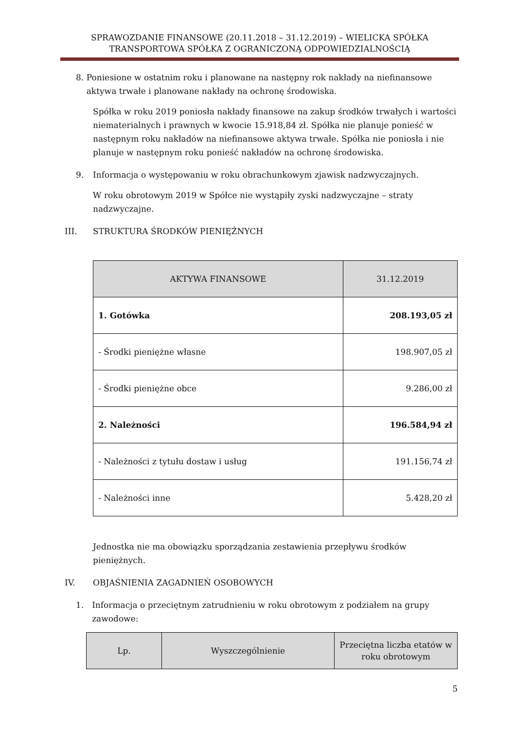SPRAWOZDANIE FINANSOWE (20.11.2018 – 31.12.2019) – WIELICKA SPÓŁKA TRANSPORTOWA SPÓŁKA Z OGRANICZONĄ ODPOWIEDZIALNOŚCIĄ
8. Poniesione w ostatnim roku i planowane na następny rok nakłady na niefinansowe aktywa trwałe i planowane nakłady na ochronę środowiska.
Spółka w roku 2019 poniosła nakłady finansowe na zakup środków trwałych i wartości niematerialnych i prawnych w kwocie 15.918,84 zł. Spółka nie planuje ponieść w następnym roku nakładów na niefinansowe aktywa trwałe. Spółka nie poniosła i nie planuje w następnym roku ponieść nakładów na ochronę środowiska.
9. Informacja o występowaniu w roku obrachunkowym zjawisk nadzwyczajnych.
W roku obrotowym 2019 w Spółce nie wystąpiły zyski nadzwyczajne – straty nadzwyczajne.
III. STRUKTURA ŚRODKÓW PIENIĘŻNYCH
| AKTYWA FINANSOWE | 31.12.2019 |
| --- | --- |
| 1. Gotówka | 208.193,05 zł |
| - Środki pieniężne własne | 198.907,05 zł |
| - Środki pieniężne obce | 9.286,00 zł |
| 2. Należności | 196.584,94 zł |
| - Należności z tytułu dostaw i usług | 191.156,74 zł |
| - Należności inne | 5.428,20 zł |
Jednostka nie ma obowiązku sporządzania zestawienia przepływu środków pieniężnych.
IV. OBJAŚNIENIA ZAGADNIEŃ OSOBOWYCH
1. Informacja o przeciętnym zatrudnieniu w roku obrotowym z podziałem na grupy zawodowe:
| Lp. | Wyszczególnienie | Przeciętna liczba etatów w roku obrotowym |
| --- | --- | --- |
5